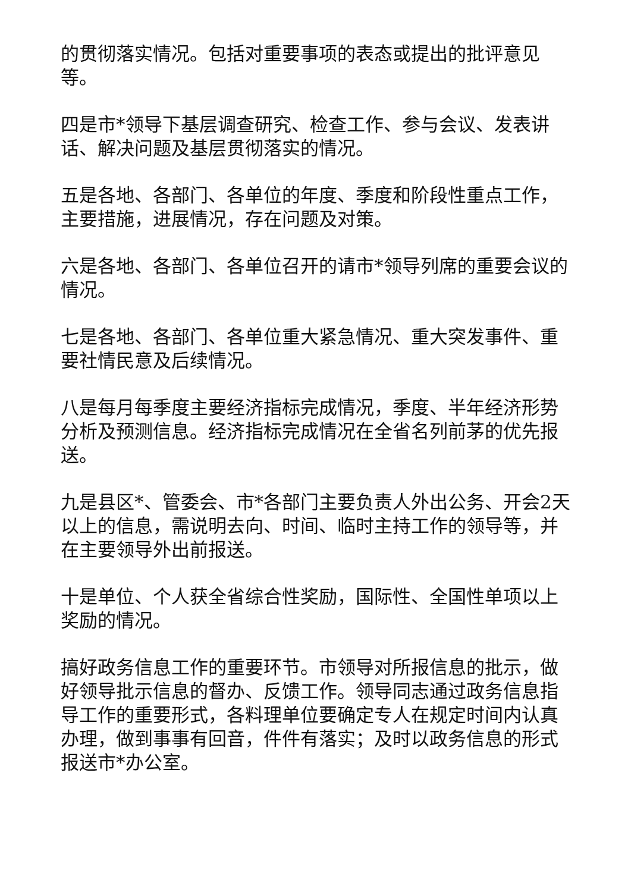的贯彻落实情况。包括对重要事项的表态或提出的批评意见等。
四是市*领导下基层调查研究、检查工作、参与会议、发表讲话、解决问题及基层贯彻落实的情况。
五是各地、各部门、各单位的年度、季度和阶段性重点工作，主要措施，进展情况，存在问题及对策。
六是各地、各部门、各单位召开的请市*领导列席的重要会议的情况。
七是各地、各部门、各单位重大紧急情况、重大突发事件、重要社情民意及后续情况。
八是每月每季度主要经济指标完成情况，季度、半年经济形势分析及预测信息。经济指标完成情况在全省名列前茅的优先报送。
九是县区*、管委会、市*各部门主要负责人外出公务、开会2天以上的信息，需说明去向、时间、临时主持工作的领导等，并在主要领导外出前报送。
十是单位、个人获全省综合性奖励，国际性、全国性单项以上奖励的情况。
搞好政务信息工作的重要环节。市领导对所报信息的批示，做好领导批示信息的督办、反馈工作。领导同志通过政务信息指导工作的重要形式，各料理单位要确定专人在规定时间内认真办理，做到事事有回音，件件有落实；及时以政务信息的形式报送市*办公室。